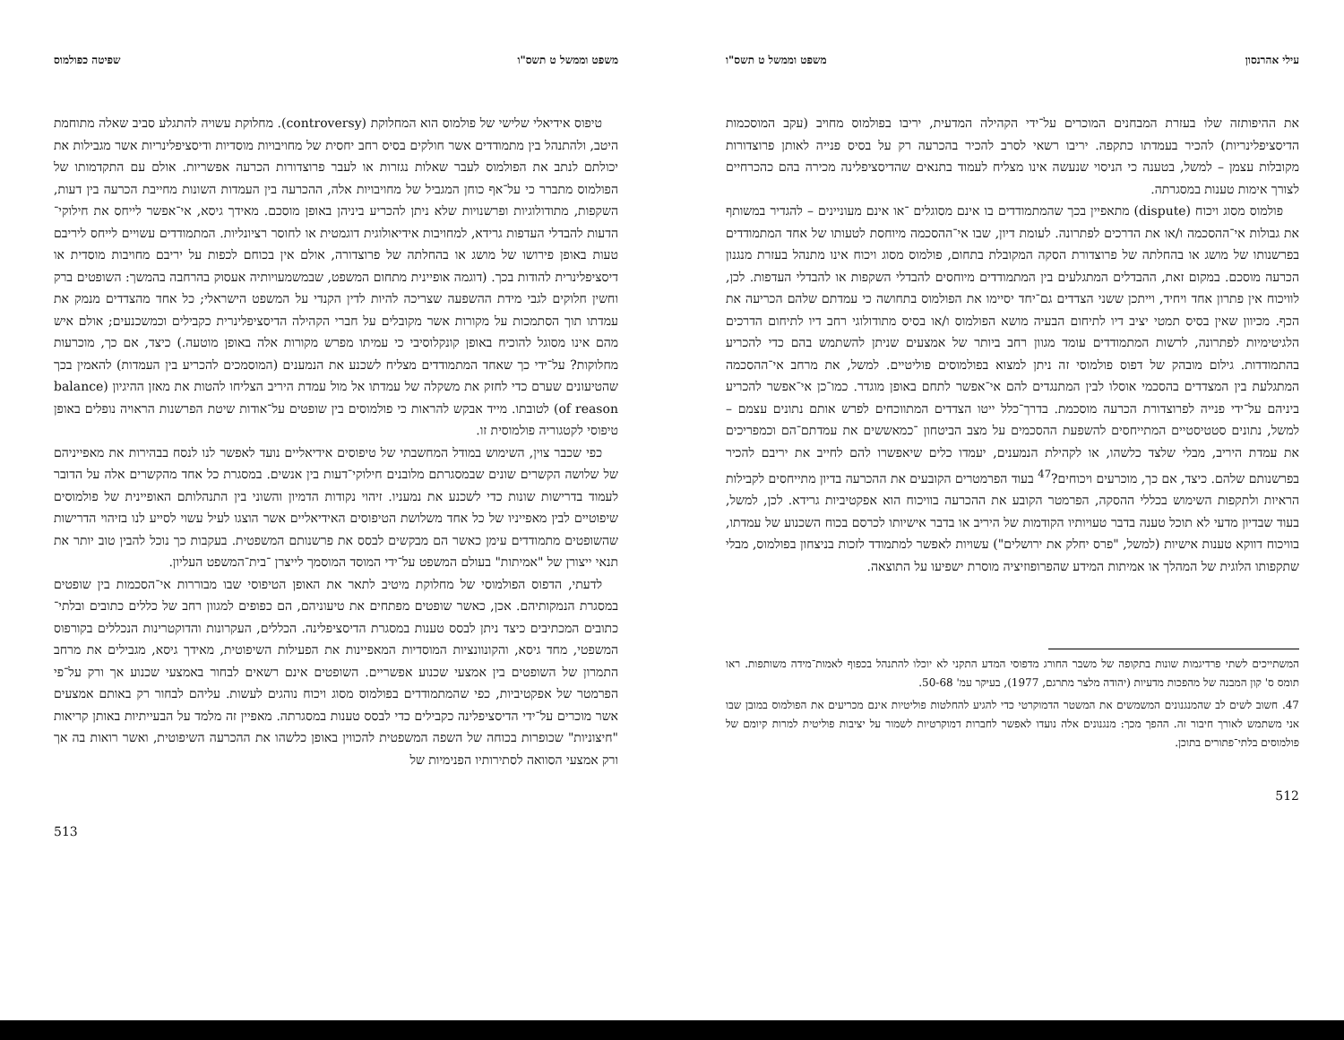עילי אהרנסון משפט וממשל ט תשס"ו
את ההיפותזה שלו בעזרת המבחנים המוכרים על־ידי הקהילה המדעית, יריבו בפולמוס מחויב (עקב המוסכמות הדיסציפלינריות) להכיר בעמדתו כתקפה. יריבו רשאי לסרב להכיר בהכרעה רק על בסיס פנייה לאותן פרוצדורות מקובלות עצמן – למשל, בטענה כי הניסוי שנעשה אינו מצליח לעמוד בתנאים שהדיסציפלינה מכירה בהם כהכרחיים לצורך אימות טענות במסגרתה.
פולמוס מסוג ויכוח (dispute) מתאפיין בכך שהמתמודדים בו אינם מסוגלים ־או אינם מעוניינים – להגדיר במשותף את גבולות אי־ההסכמה ו/או את הדרכים לפתרונה. לעומת דיון, שבו אי־ההסכמה מיוחסת לטעותו של אחד המתמודדים בפרשנותו של מושג או בהחלתה של פרוצדורת הסקה המקובלת בתחום, פולמוס מסוג ויכוח אינו מתנהל בעזרת מנגנון הכרעה מוסכם. במקום זאת, ההבדלים המתגלעים בין המתמודדים מיוחסים להבדלי השקפות או להבדלי העדפות. לכן, לוויכוח אין פתרון אחד ויחיד, וייתכן ששני הצדדים גם־יחד יסיימו את הפולמוס בתחושה כי עמדתם שלהם הכריעה את הכף. מכיוון שאין בסיס תמטי יציב דיו לתיחום הבעיה מושא הפולמוס ו/או בסיס מתודולוגי רחב דיו לתיחום הדרכים הלגיטימיות לפתרונה, לרשות המתמודדים עומד מגוון רחב ביותר של אמצעים שניתן להשתמש בהם כדי להכריע בהתמודדות. גילום מובהק של דפוס פולמוסי זה ניתן למצוא בפולמוסים פוליטיים. למשל, את מרחב אי־ההסכמה המתגלעת בין המצדדים בהסכמי אוסלו לבין המתנגדים להם אי־אפשר לתחם באופן מוגדר. כמו־כן אי־אפשר להכריע ביניהם על־ידי פנייה לפרוצדורת הכרעה מוסכמת. בדרך־כלל ייטו הצדדים המתווכחים לפרש אותם נתונים עצמם – למשל, נתונים סטטיסטיים המתייחסים להשפעת ההסכמים על מצב הביטחון ־כמאששים את עמדתם־הם וכמפריכים את עמדת היריב, מבלי שלצד כלשהו, או לקהילת הנמענים, יעמדו כלים שיאפשרו להם לחייב את יריבם להכיר בפרשנותם שלהם. כיצד, אם כך, מוכרעים ויכוחים?<sup>47</sup> בעוד הפרמטרים הקובעים את ההכרעה בדיון מתייחסים לקבילות הראיות ולתקפות השימוש בכללי ההסקה, הפרמטר הקובע את ההכרעה בוויכוח הוא אפקטיביות גרידא. לכן, למשל, בעוד שבדיון מדעי לא תוכל טענה בדבר טעויותיו הקודמות של היריב או בדבר אישיותו לכרסם בכוח השכנוע של עמדתו, בוויכוח דווקא טענות אישיות (למשל, "פרס יחלק את ירושלים") עשויות לאפשר למתמודד לזכות בניצחון בפולמוס, מבלי שתקפותו הלוגית של המהלך או אמיתות המידע שהפרופוזיציה מוסרת ישפיעו על התוצאה.
המשתייכים לשתי פרדיגמות שונות בתקופה של משבר החורג מדפוסי המדע התקני לא יוכלו להתנהל בכפוף לאמות־מידה משותפות. ראו תומס ס' קון המבנה של מהפכות מדעיות (יהודה מלצר מתרגם, 1977), בעיקר עמ' 50-68.
47. חשוב לשים לב שהמנגנונים המשמשים את המשטר הדמוקרטי כדי להגיע להחלטות פוליטיות אינם מכריעים את הפולמוס במובן שבו אני משתמש לאורך חיבור זה. ההפך מכך: מנגנונים אלה נועדו לאפשר לחברות דמוקרטיות לשמור על יציבות פוליטית למרות קיומם של פולמוסים בלתי־פתורים בתוכן.
512
משפט וממשל ט תשס"ו שפיטה כפולמוס
טיפוס אידיאלי שלישי של פולמוס הוא המחלוקת (controversy). מחלוקת עשויה להתגלע סביב שאלה מתוחמת היטב, ולהתנהל בין מתמודדים אשר חולקים בסיס רחב יחסית של מחויבויות מוסדיות ודיסציפלינריות אשר מגבילות את יכולתם לנתב את הפולמוס לעבר שאלות נגזרות או לעבר פרוצדורות הכרעה אפשריות. אולם עם התקדמותו של הפולמוס מתברר כי על־אף כוחן המגביל של מחויבויות אלה, ההכרעה בין העמדות השונות מחייבת הכרעה בין דעות, השקפות, מתודולוגיות ופרשנויות שלא ניתן להכריע ביניהן באופן מוסכם. מאידך גיסא, אי־אפשר לייחס את חילוקי־הדעות להבדלי העדפות גרידא, למחויבות אידיאולוגית דוגמטית או לחוסר רציונליות. המתמודדים עשויים לייחס ליריבם טעות באופן פירושו של מושג או בהחלתה של פרוצדורה, אולם אין בכוחם לכפות על יריבם מחויבות מוסדית או דיסציפלינרית להודות בכך. (דוגמה אופיינית מתחום המשפט, שבמשמעויותיה אעסוק בהרחבה בהמשך: השופטים ברק וחשין חלוקים לגבי מידת ההשפעה שצריכה להיות לדין הקנדי על המשפט הישראלי; כל אחד מהצדדים מנמק את עמדתו תוך הסתמכות על מקורות אשר מקובלים על חברי הקהילה הדיסציפלינרית כקבילים וכמשכנעים; אולם איש מהם אינו מסוגל להוכיח באופן קונקלוסיבי כי עמיתו מפרש מקורות אלה באופן מוטעה.) כיצד, אם כך, מוכרעות מחלוקות? על־ידי כך שאחד המתמודדים מצליח לשכנע את הנמענים (המוסמכים להכריע בין העמדות) להאמין בכך שהטיעונים שערם כדי לחזק את משקלה של עמדתו אל מול עמדת היריב הצליחו להטות את מאזן ההיגיון (balance of reason) לטובתו. מייד אבקש להראות כי פולמוסים בין שופטים על־אודות שיטת הפרשנות הראויה נופלים באופן טיפוסי לקטגוריה פולמוסית זו.
כפי שכבר צוין, השימוש במודל המחשבתי של טיפוסים אידיאליים נועד לאפשר לנו לנסח בבהירות את מאפייניהם של שלושה הקשרים שונים שבמסגרתם מלובנים חילוקי־דעות בין אנשים. במסגרת כל אחד מהקשרים אלה על הדובר לעמוד בדרישות שונות כדי לשכנע את נמעניו. זיהוי נקודות הדמיון והשוני בין התנהלותם האופיינית של פולמוסים שיפוטיים לבין מאפייניו של כל אחד משלושת הטיפוסים האידיאליים אשר הוצגו לעיל עשוי לסייע לנו בזיהוי הדרישות שהשופטים מתמודדים עימן כאשר הם מבקשים לבסס את פרשנותם המשפטית. בעקבות כך נוכל להבין טוב יותר את תנאי ייצורן של "אמיתות" בעולם המשפט על־ידי המוסד המוסמך לייצרן ־בית־המשפט העליון.
לדעתי, הדפוס הפולמוסי של מחלוקת מיטיב לתאר את האופן הטיפוסי שבו מבוררות אי־הסכמות בין שופטים במסגרת הנמקותיהם. אכן, כאשר שופטים מפתחים את טיעוניהם, הם כפופים למגוון רחב של כללים כתובים ובלתי־כתובים המכתיבים כיצד ניתן לבסס טענות במסגרת הדיסציפלינה. הכללים, העקרונות והדוקטרינות הנכללים בקורפוס המשפטי, מחד גיסא, והקונוונציות המוסדיות המאפיינות את הפעילות השיפוטית, מאידך גיסא, מגבילים את מרחב התמרון של השופטים בין אמצעי שכנוע אפשריים. השופטים אינם רשאים לבחור באמצעי שכנוע אך ורק על־פי הפרמטר של אפקטיביות, כפי שהמתמודדים בפולמוס מסוג ויכוח נוהגים לעשות. עליהם לבחור רק באותם אמצעים אשר מוכרים על־ידי הדיסציפלינה כקבילים כדי לבסס טענות במסגרתה. מאפיין זה מלמד על הבעייתיות באותן קריאות "חיצוניות" שכופרות בכוחה של השפה המשפטית להכווין באופן כלשהו את ההכרעה השיפוטית, ואשר רואות בה אך ורק אמצעי הסוואה לסתירותיו הפנימיות של
513